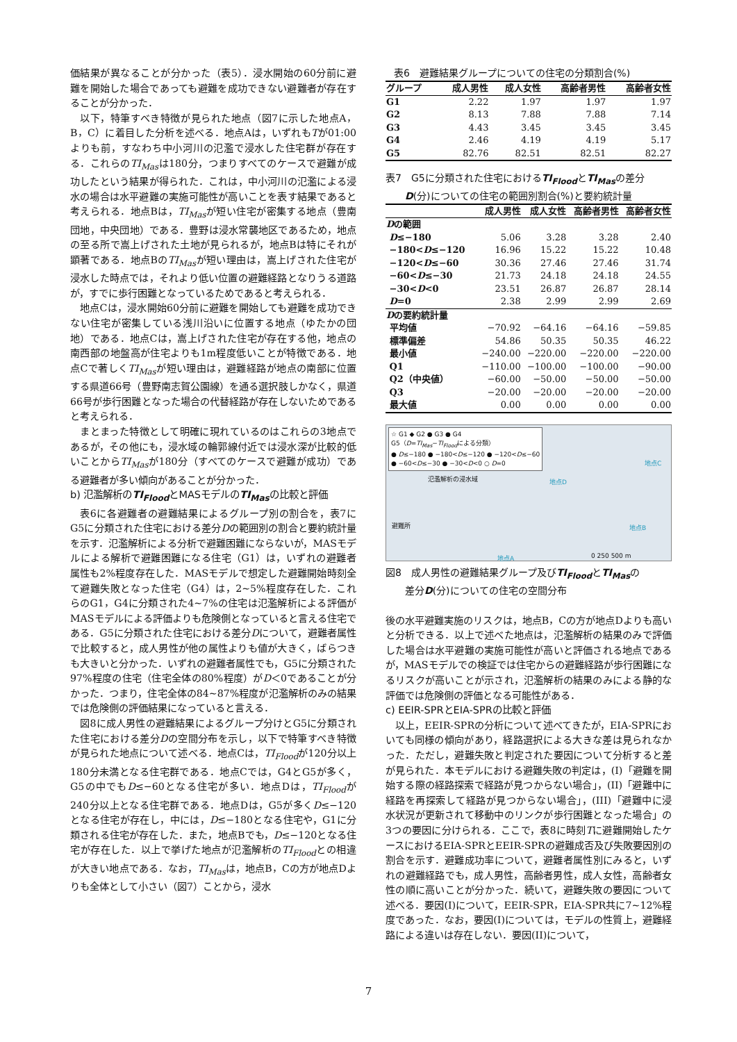価結果が異なることが分かった（表5）．浸水開始の60分前に避難を開始した場合であっても避難を成功できない避難者が存在することが分かった．
以下，特筆すべき特徴が見られた地点（図7に示した地点A，B，C）に着目した分析を述べる．地点Aは，いずれもTが01:00よりも前，すなわち中小河川の氾濫で浸水した住宅群が存在する．これらのTI<sub>Mas</sub>は180分，つまりすべてのケースで避難が成功したという結果が得られた．これは，中小河川の氾濫による浸水の場合は水平避難の実施可能性が高いことを表す結果であると考えられる．地点Bは，TI<sub>Mas</sub>が短い住宅が密集する地点（豊南団地，中央団地）である．豊野は浸水常襲地区であるため，地点の至る所で嵩上げされた土地が見られるが，地点Bは特にそれが顕著である．地点BのTI<sub>Mas</sub>が短い理由は，嵩上げされた住宅が浸水した時点では，それより低い位置の避難経路となりうる道路が，すでに歩行困難となっているためであると考えられる．
地点Cは，浸水開始60分前に避難を開始しても避難を成功できない住宅が密集している浅川沿いに位置する地点（ゆたかの団地）である．地点Cは，嵩上げされた住宅が存在する他，地点の南西部の地盤高が住宅よりも1m程度低いことが特徴である．地点Cで著しくTI<sub>Mas</sub>が短い理由は，避難経路が地点の南部に位置する県道66号（豊野南志賀公園線）を通る選択肢しかなく，県道66号が歩行困難となった場合の代替経路が存在しないためであると考えられる．
まとまった特徴として明確に現れているのはこれらの3地点であるが，その他にも，浸水域の輪郭線付近では浸水深が比較的低いことからTI<sub>Mas</sub>が180分（すべてのケースで避難が成功）である避難者が多い傾向があることが分かった．
b) 氾濫解析のTI<sub>Flood</sub>とMASモデルのTI<sub>Mas</sub>の比較と評価
表6に各避難者の避難結果によるグループ別の割合を，表7にG5に分類された住宅における差分Dの範囲別の割合と要約統計量を示す．氾濫解析による分析で避難困難にならないが，MASモデルによる解析で避難困難になる住宅（G1）は，いずれの避難者属性も2%程度存在した．MASモデルで想定した避難開始時刻全て避難失敗となった住宅（G4）は，2~5%程度存在した．これらのG1，G4に分類された4~7%の住宅は氾濫解析による評価がMASモデルによる評価よりも危険側となっていると言える住宅である．G5に分類された住宅における差分Dについて，避難者属性で比較すると，成人男性が他の属性よりも値が大きく，ばらつきも大きいと分かった．いずれの避難者属性でも，G5に分類された97%程度の住宅（住宅全体の80%程度）がD＜0であることが分かった．つまり，住宅全体の84~87%程度が氾濫解析のみの結果では危険側の評価結果になっていると言える．
図8に成人男性の避難結果によるグループ分けとG5に分類された住宅における差分Dの空間分布を示し，以下で特筆すべき特徴が見られた地点について述べる．地点Cは，TI<sub>Flood</sub>が120分以上180分未満となる住宅群である．地点Cでは，G4とG5が多く，G5の中でもD≤−60となる住宅が多い．地点Dは，TI<sub>Flood</sub>が240分以上となる住宅群である．地点Dは，G5が多くD≤−120となる住宅が存在し，中には，D≤−180となる住宅や，G1に分類される住宅が存在した．また，地点Bでも，D≤−120となる住宅が存在した．以上で挙げた地点が氾濫解析のTI<sub>Flood</sub>との相違が大きい地点である．なお，TI<sub>Mas</sub>は，地点B，Cの方が地点Dよりも全体として小さい（図7）ことから，浸水
表6　避難結果グループについての住宅の分類割合(%)
| グループ | 成人男性 | 成人女性 | 高齢者男性 | 高齢者女性 |
| --- | --- | --- | --- | --- |
| G1 | 2.22 | 1.97 | 1.97 | 1.97 |
| G2 | 8.13 | 7.88 | 7.88 | 7.14 |
| G3 | 4.43 | 3.45 | 3.45 | 3.45 |
| G4 | 2.46 | 4.19 | 4.19 | 5.17 |
| G5 | 82.76 | 82.51 | 82.51 | 82.27 |
表7　G5に分類された住宅におけるTI<sub>Flood</sub>とTI<sub>Mas</sub>の差分
　　D(分)についての住宅の範囲別割合(%)と要約統計量
| | 成人男性 | 成人女性 | 高齢者男性 | 高齢者女性 |
| --- | --- | --- | --- | --- |
| D の範囲 | | | | |
| D ≤−180 | 5.06 | 3.28 | 3.28 | 2.40 |
| −180< D ≤−120 | 16.96 | 15.22 | 15.22 | 10.48 |
| −120< D ≤−60 | 30.36 | 27.46 | 27.46 | 31.74 |
| −60< D ≤−30 | 21.73 | 24.18 | 24.18 | 24.55 |
| −30< D <0 | 23.51 | 26.87 | 26.87 | 28.14 |
| D =0 | 2.38 | 2.99 | 2.99 | 2.69 |
| D の要約統計量 | | | | |
| 平均値 | −70.92 | −64.16 | −64.16 | −59.85 |
| 標準偏差 | 54.86 | 50.35 | 50.35 | 46.22 |
| 最小値 | −240.00 | −220.00 | −220.00 | −220.00 |
| Q1 | −110.00 | −100.00 | −100.00 | −90.00 |
| Q2（中央値） | −60.00 | −50.00 | −50.00 | −50.00 |
| Q3 | −20.00 | −20.00 | −20.00 | −20.00 |
| 最大値 | 0.00 | 0.00 | 0.00 | 0.00 |
☆ G1 ◆ G2 ● G3 ● G4
G5（D=TI<sub>Mas</sub>−TI<sub>Flood</sub>による分類）
● D≤−180 ● −180<D≤−120 ● −120<D≤−60
● −60<D≤−30 ● −30<D<0 ○ D=0
氾濫解析の浸水域
避難所
地点D
地点C
地点B
地点A 0 250 500 m
図8　成人男性の避難結果グループ及びTI<sub>Flood</sub>とTI<sub>Mas</sub>の
　　差分D(分)についての住宅の空間分布
後の水平避難実施のリスクは，地点B，Cの方が地点Dよりも高いと分析できる．以上で述べた地点は，氾濫解析の結果のみで評価した場合は水平避難の実施可能性が高いと評価される地点であるが，MASモデルでの検証では住宅からの避難経路が歩行困難になるリスクが高いことが示され，氾濫解析の結果のみによる静的な評価では危険側の評価となる可能性がある．
c) EEIR-SPRとEIA-SPRの比較と評価
以上，EEIR-SPRの分析について述べてきたが，EIA-SPRにおいても同様の傾向があり，経路選択による大きな差は見られなかった．ただし，避難失敗と判定された要因について分析すると差が見られた．本モデルにおける避難失敗の判定は，(I)「避難を開始する際の経路探索で経路が見つからない場合」，(II)「避難中に経路を再探索して経路が見つからない場合」，(III)「避難中に浸水状況が更新されて移動中のリンクが歩行困難となった場合」の3つの要因に分けられる．ここで，表8に時刻Tに避難開始したケースにおけるEIA-SPRとEEIR-SPRの避難成否及び失敗要因別の割合を示す．避難成功率について，避難者属性別にみると，いずれの避難経路でも，成人男性，高齢者男性，成人女性，高齢者女性の順に高いことが分かった．続いて，避難失敗の要因について述べる．要因(I)について，EEIR-SPR，EIA-SPR共に7~12%程度であった．なお，要因(I)については，モデルの性質上，避難経路による違いは存在しない．要因(II)について，
7